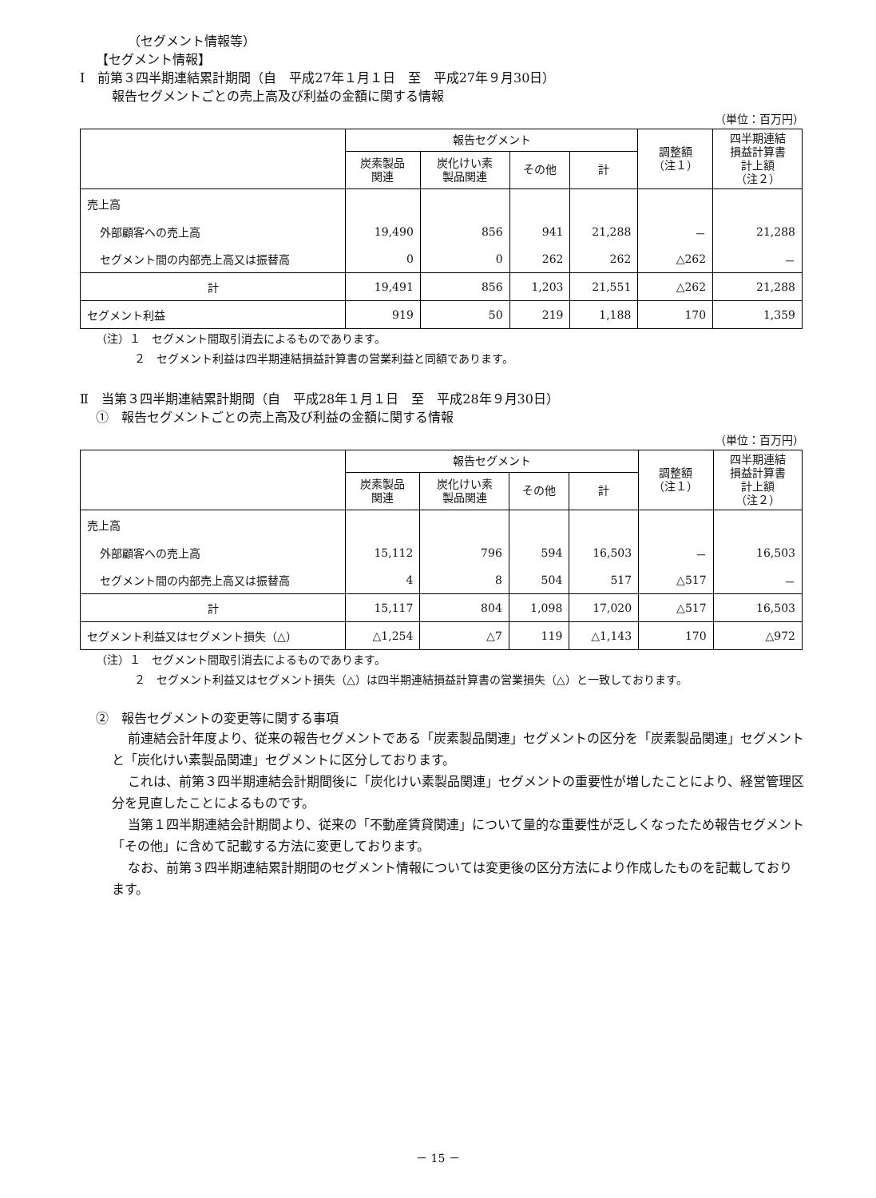（セグメント情報等）
【セグメント情報】
Ⅰ　前第３四半期連結累計期間（自　平成27年１月１日　至　平成27年９月30日）
報告セグメントごとの売上高及び利益の金額に関する情報
（単位：百万円）
| | 報告セグメント | | | | 調整額 （注１） | 四半期連結 損益計算書 計上額 （注２） |
| --- | --- | --- | --- | --- | --- | --- |
| | 炭素製品 関連 | 炭化けい素 製品関連 | その他 | 計 | | |
| 売上高 | | | | | | |
| 外部顧客への売上高 | 19,490 | 856 | 941 | 21,288 | － | 21,288 |
| セグメント間の内部売上高又は振替高 | 0 | 0 | 262 | 262 | △262 | － |
| 計 | 19,491 | 856 | 1,203 | 21,551 | △262 | 21,288 |
| セグメント利益 | 919 | 50 | 219 | 1,188 | 170 | 1,359 |
（注）１　セグメント間取引消去によるものであります。
２　セグメント利益は四半期連結損益計算書の営業利益と同額であります。
Ⅱ　当第３四半期連結累計期間（自　平成28年１月１日　至　平成28年９月30日）
①　報告セグメントごとの売上高及び利益の金額に関する情報
（単位：百万円）
| | 報告セグメント | | | | 調整額 （注１） | 四半期連結 損益計算書 計上額 （注２） |
| --- | --- | --- | --- | --- | --- | --- |
| | 炭素製品 関連 | 炭化けい素 製品関連 | その他 | 計 | | |
| 売上高 | | | | | | |
| 外部顧客への売上高 | 15,112 | 796 | 594 | 16,503 | － | 16,503 |
| セグメント間の内部売上高又は振替高 | 4 | 8 | 504 | 517 | △517 | － |
| 計 | 15,117 | 804 | 1,098 | 17,020 | △517 | 16,503 |
| セグメント利益又はセグメント損失（△） | △1,254 | △7 | 119 | △1,143 | 170 | △972 |
（注）１　セグメント間取引消去によるものであります。
２　セグメント利益又はセグメント損失（△）は四半期連結損益計算書の営業損失（△）と一致しております。
②　報告セグメントの変更等に関する事項
前連結会計年度より、従来の報告セグメントである「炭素製品関連」セグメントの区分を「炭素製品関連」セグメントと「炭化けい素製品関連」セグメントに区分しております。
これは、前第３四半期連結会計期間後に「炭化けい素製品関連」セグメントの重要性が増したことにより、経営管理区分を見直したことによるものです。
当第１四半期連結会計期間より、従来の「不動産賃貸関連」について量的な重要性が乏しくなったため報告セグメント「その他」に含めて記載する方法に変更しております。
なお、前第３四半期連結累計期間のセグメント情報については変更後の区分方法により作成したものを記載しております。
－ 15 －